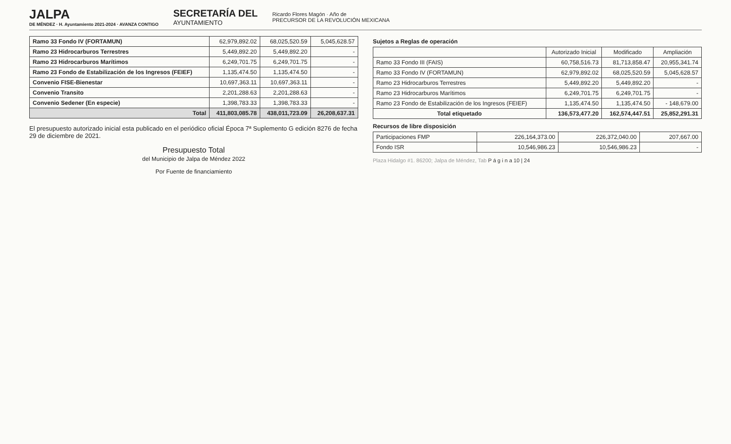JALPA
DE MÉNDEZ · H. Ayuntamiento 2021-2024 · AVANZA CONTIGO
SECRETARÍA DEL
AYUNTAMIENTO
Ricardo Flores Magón · Año de
PRECURSOR DE LA REVOLUCIÓN MEXICANA
| Ramo 33 Fondo IV (FORTAMUN) | 62,979,892.02 | 68,025,520.59 | 5,045,628.57 |
| Ramo 23 Hidrocarburos Terrestres | 5,449,892.20 | 5,449,892.20 | - |
| Ramo 23 Hidrocarburos Marítimos | 6,249,701.75 | 6,249,701.75 | - |
| Ramo 23 Fondo de Estabilización de los Ingresos (FEIEF) | 1,135,474.50 | 1,135,474.50 | - |
| Convenio FISE-Bienestar | 10,697,363.11 | 10,697,363.11 | - |
| Convenio Transito | 2,201,288.63 | 2,201,288.63 | - |
| Convenio Sedener (En especie) | 1,398,783.33 | 1,398,783.33 | - |
| Total | 411,803,085.78 | 438,011,723.09 | 26,208,637.31 |
El presupuesto autorizado inicial esta publicado en el periódico oficial Época 7ª Suplemento G edición 8276 de fecha 29 de diciembre de 2021.
Presupuesto Total
del Municipio de Jalpa de Méndez 2022
Por Fuente de financiamiento
Sujetos a Reglas de operación
| | Autorizado Inicial | Modificado | Ampliación |
| --- | --- | --- | --- |
| Ramo 33 Fondo III (FAIS) | 60,758,516.73 | 81,713,858.47 | 20,955,341.74 |
| Ramo 33 Fondo IV (FORTAMUN) | 62,979,892.02 | 68,025,520.59 | 5,045,628.57 |
| Ramo 23 Hidrocarburos Terrestres | 5,449,892.20 | 5,449,892.20 | - |
| Ramo 23 Hidrocarburos Marítimos | 6,249,701.75 | 6,249,701.75 | - |
| Ramo 23 Fondo de Estabilización de los Ingresos (FEIEF) | 1,135,474.50 | 1,135,474.50 | - 148,679.00 |
| Total etiquetado | 136,573,477.20 | 162,574,447.51 | 25,852,291.31 |
Recursos de libre disposición
| Participaciones FMP | 226,164,373.00 | 226,372,040.00 | 207,667.00 |
| Fondo ISR | 10,546,986.23 | 10,546,986.23 | - |
Plaza Hidalgo #1. 86200; Jalpa de Méndez, Tab P á g i n a 10 | 24